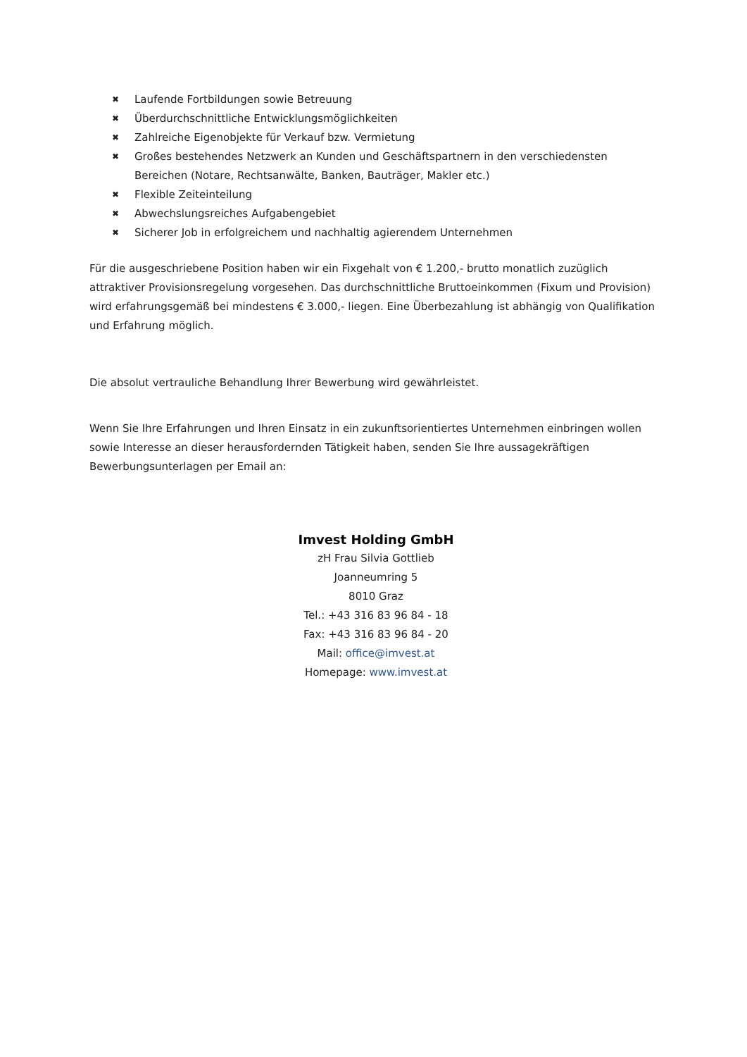✖ Laufende Fortbildungen sowie Betreuung
✖ Überdurchschnittliche Entwicklungsmöglichkeiten
✖ Zahlreiche Eigenobjekte für Verkauf bzw. Vermietung
✖ Großes bestehendes Netzwerk an Kunden und Geschäftspartnern in den verschiedensten Bereichen (Notare, Rechtsanwälte, Banken, Bauträger, Makler etc.)
✖ Flexible Zeiteinteilung
✖ Abwechslungsreiches Aufgabengebiet
✖ Sicherer Job in erfolgreichem und nachhaltig agierendem Unternehmen
Für die ausgeschriebene Position haben wir ein Fixgehalt von € 1.200,- brutto monatlich zuzüglich attraktiver Provisionsregelung vorgesehen. Das durchschnittliche Bruttoeinkommen (Fixum und Provision) wird erfahrungsgemäß bei mindestens € 3.000,- liegen. Eine Überbezahlung ist abhängig von Qualifikation und Erfahrung möglich.
Die absolut vertrauliche Behandlung Ihrer Bewerbung wird gewährleistet.
Wenn Sie Ihre Erfahrungen und Ihren Einsatz in ein zukunftsorientiertes Unternehmen einbringen wollen sowie Interesse an dieser herausfordernden Tätigkeit haben, senden Sie Ihre aussagekräftigen Bewerbungsunterlagen per Email an:
Imvest Holding GmbH
zH Frau Silvia Gottlieb
Joanneumring 5
8010 Graz
Tel.: +43 316 83 96 84 - 18
Fax: +43 316 83 96 84 - 20
Mail: office@imvest.at
Homepage: www.imvest.at